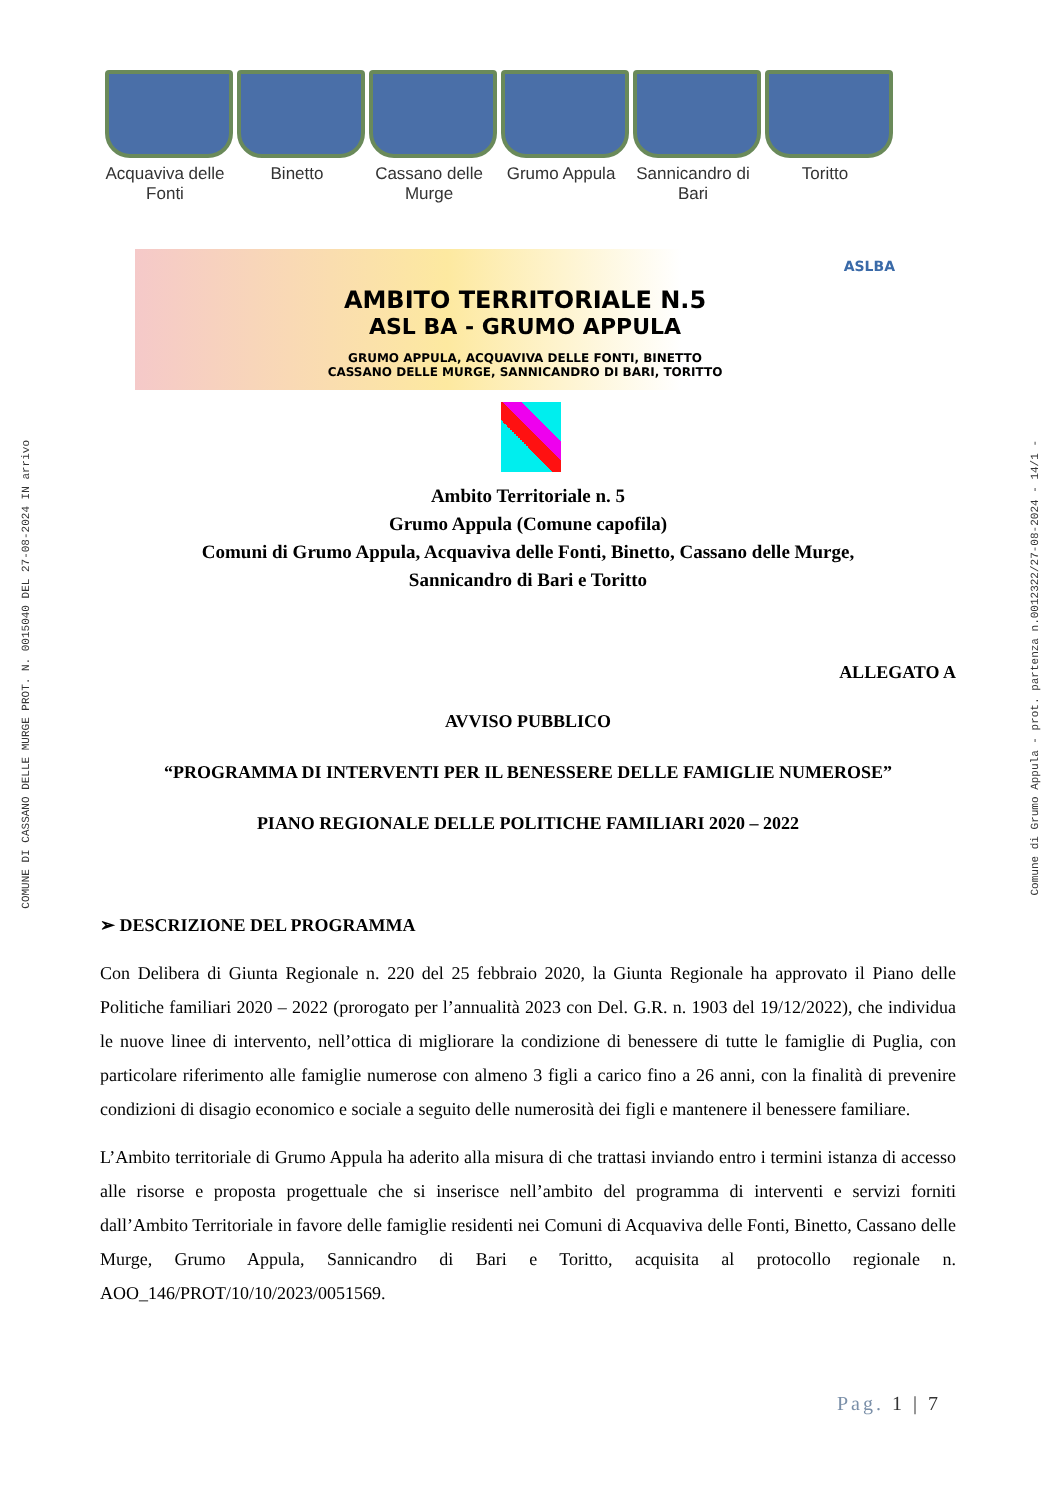COMUNE DI CASSANO DELLE MURGE PROT. N. 0015040 DEL 27-08-2024 IN arrivo
Comune di Grumo Appula - prot. partenza n.0012322/27-08-2024 - 14/1 -
Acquaviva delle Fonti
Binetto Cassano delle Murge
Grumo Appula
Sannicandro di Bari
Toritto
ASLBA
AMBITO TERRITORIALE N.5
ASL BA - GRUMO APPULA
GRUMO APPULA, ACQUAVIVA DELLE FONTI, BINETTO
CASSANO DELLE MURGE, SANNICANDRO DI BARI, TORITTO
Ambito Territoriale n. 5
Grumo Appula (Comune capofila)
Comuni di Grumo Appula, Acquaviva delle Fonti, Binetto, Cassano delle Murge,
Sannicandro di Bari e Toritto
ALLEGATO A
AVVISO PUBBLICO
“PROGRAMMA DI INTERVENTI PER IL BENESSERE DELLE FAMIGLIE NUMEROSE”
PIANO REGIONALE DELLE POLITICHE FAMILIARI 2020 – 2022
➢ DESCRIZIONE DEL PROGRAMMA
Con Delibera di Giunta Regionale n. 220 del 25 febbraio 2020, la Giunta Regionale ha approvato il Piano delle Politiche familiari 2020 – 2022 (prorogato per l’annualità 2023 con Del. G.R. n. 1903 del 19/12/2022), che individua le nuove linee di intervento, nell’ottica di migliorare la condizione di benessere di tutte le famiglie di Puglia, con particolare riferimento alle famiglie numerose con almeno 3 figli a carico fino a 26 anni, con la finalità di prevenire condizioni di disagio economico e sociale a seguito delle numerosità dei figli e mantenere il benessere familiare.
L’Ambito territoriale di Grumo Appula ha aderito alla misura di che trattasi inviando entro i termini istanza di accesso alle risorse e proposta progettuale che si inserisce nell’ambito del programma di interventi e servizi forniti dall’Ambito Territoriale in favore delle famiglie residenti nei Comuni di Acquaviva delle Fonti, Binetto, Cassano delle Murge, Grumo Appula, Sannicandro di Bari e Toritto, acquisita al protocollo regionale n. AOO_146/PROT/10/10/2023/0051569.
Pag. 1 | 7